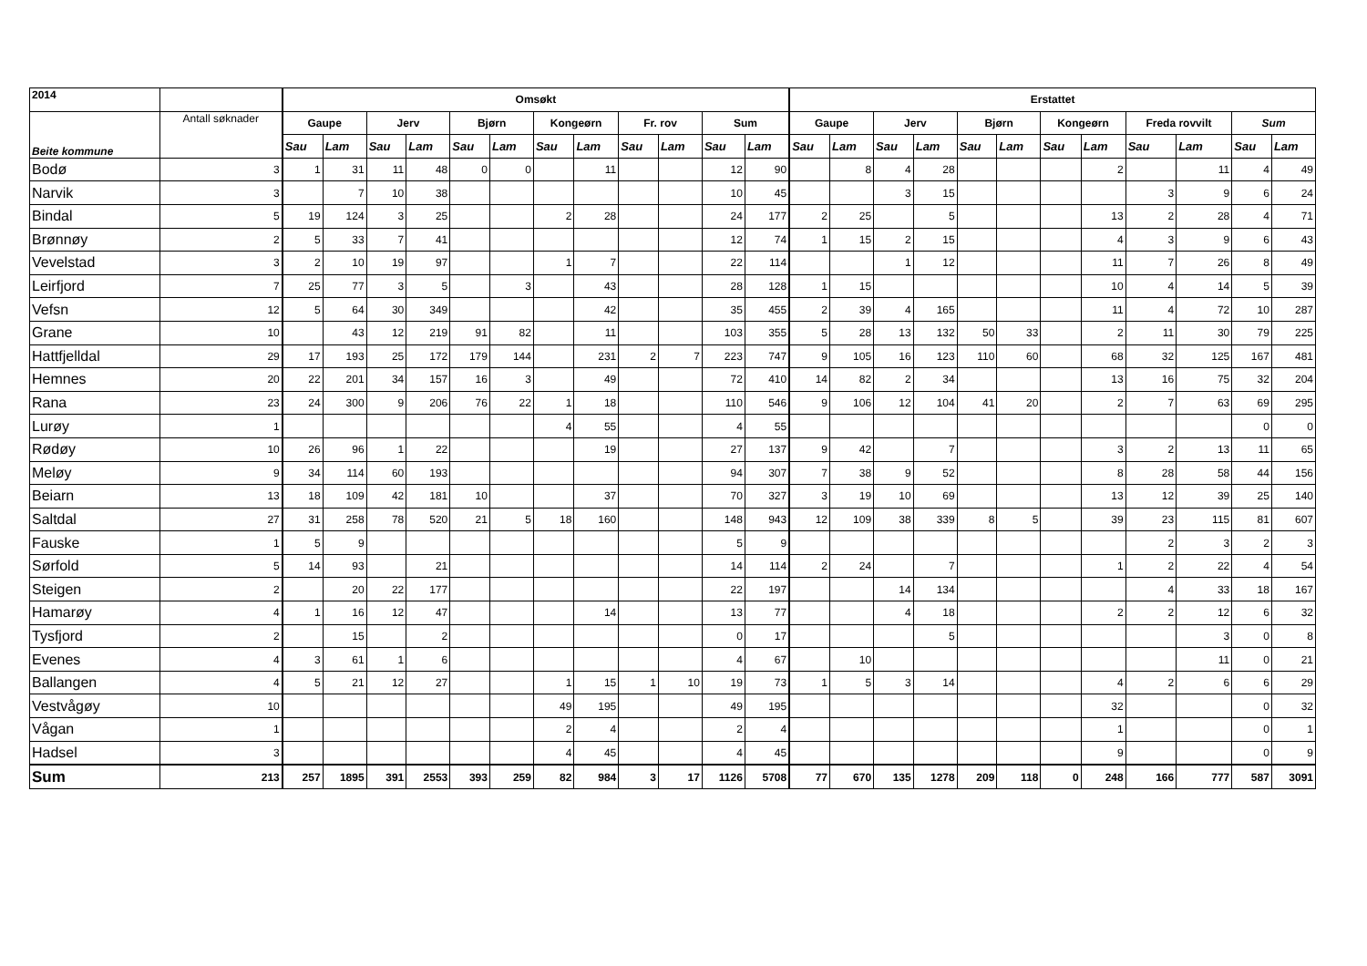| 2014 | | Omsøkt | | | | | | | | | | | | Erstattet | | | | | | | | | | | |
| --- | --- | --- | --- | --- | --- | --- | --- | --- | --- | --- | --- | --- | --- | --- | --- | --- | --- | --- | --- | --- | --- | --- | --- | --- | --- |
| Beite kommune | Antall søknader | Gaupe | | Jerv | | Bjørn | | Kongeørn | | Fr. rov | | Sum | | Gaupe | | Jerv | | Bjørn | | Kongeørn | | Freda rovvilt | | Sum | |
| | | Sau | Lam | Sau | Lam | Sau | Lam | Sau | Lam | Sau | Lam | Sau | Lam | Sau | Lam | Sau | Lam | Sau | Lam | Sau | Lam | Sau | Lam | Sau | Lam |
| Bodø | 3 | 1 | 31 | 11 | 48 | 0 | 0 | | 11 | | | 12 | 90 | | 8 | 4 | 28 | | | | 2 | | 11 | 4 | 49 |
| Narvik | 3 | | 7 | 10 | 38 | | | | | | | 10 | 45 | | | 3 | 15 | | | | | 3 | 9 | 6 | 24 |
| Bindal | 5 | 19 | 124 | 3 | 25 | | | 2 | 28 | | | 24 | 177 | 2 | 25 | | 5 | | | | 13 | 2 | 28 | 4 | 71 |
| Brønnøy | 2 | 5 | 33 | 7 | 41 | | | | | | | 12 | 74 | 1 | 15 | 2 | 15 | | | | 4 | 3 | 9 | 6 | 43 |
| Vevelstad | 3 | 2 | 10 | 19 | 97 | | | 1 | 7 | | | 22 | 114 | | | 1 | 12 | | | | 11 | 7 | 26 | 8 | 49 |
| Leirfjord | 7 | 25 | 77 | 3 | 5 | | 3 | | 43 | | | 28 | 128 | 1 | 15 | | | | | | 10 | 4 | 14 | 5 | 39 |
| Vefsn | 12 | 5 | 64 | 30 | 349 | | | | 42 | | | 35 | 455 | 2 | 39 | 4 | 165 | | | | 11 | 4 | 72 | 10 | 287 |
| Grane | 10 | | 43 | 12 | 219 | 91 | 82 | | 11 | | | 103 | 355 | 5 | 28 | 13 | 132 | 50 | 33 | | 2 | 11 | 30 | 79 | 225 |
| Hattfjelldal | 29 | 17 | 193 | 25 | 172 | 179 | 144 | | 231 | 2 | 7 | 223 | 747 | 9 | 105 | 16 | 123 | 110 | 60 | | 68 | 32 | 125 | 167 | 481 |
| Hemnes | 20 | 22 | 201 | 34 | 157 | 16 | 3 | | 49 | | | 72 | 410 | 14 | 82 | 2 | 34 | | | | 13 | 16 | 75 | 32 | 204 |
| Rana | 23 | 24 | 300 | 9 | 206 | 76 | 22 | 1 | 18 | | | 110 | 546 | 9 | 106 | 12 | 104 | 41 | 20 | | 2 | 7 | 63 | 69 | 295 |
| Lurøy | 1 | | | | | | | 4 | 55 | | | 4 | 55 | | | | | | | | | | | 0 | 0 |
| Rødøy | 10 | 26 | 96 | 1 | 22 | | | | 19 | | | 27 | 137 | 9 | 42 | | 7 | | | | 3 | 2 | 13 | 11 | 65 |
| Meløy | 9 | 34 | 114 | 60 | 193 | | | | | | | 94 | 307 | 7 | 38 | 9 | 52 | | | | 8 | 28 | 58 | 44 | 156 |
| Beiarn | 13 | 18 | 109 | 42 | 181 | 10 | | | 37 | | | 70 | 327 | 3 | 19 | 10 | 69 | | | | 13 | 12 | 39 | 25 | 140 |
| Saltdal | 27 | 31 | 258 | 78 | 520 | 21 | 5 | 18 | 160 | | | 148 | 943 | 12 | 109 | 38 | 339 | 8 | 5 | | 39 | 23 | 115 | 81 | 607 |
| Fauske | 1 | 5 | 9 | | | | | | | | | 5 | 9 | | | | | | | | | 2 | 3 | 2 | 3 |
| Sørfold | 5 | 14 | 93 | | 21 | | | | | | | 14 | 114 | 2 | 24 | | 7 | | | | 1 | 2 | 22 | 4 | 54 |
| Steigen | 2 | | 20 | 22 | 177 | | | | | | | 22 | 197 | | | 14 | 134 | | | | | 4 | 33 | 18 | 167 |
| Hamarøy | 4 | 1 | 16 | 12 | 47 | | | | 14 | | | 13 | 77 | | | 4 | 18 | | | | 2 | 2 | 12 | 6 | 32 |
| Tysfjord | 2 | | 15 | | 2 | | | | | | | 0 | 17 | | | | 5 | | | | | | 3 | 0 | 8 |
| Evenes | 4 | 3 | 61 | 1 | 6 | | | | | | | 4 | 67 | | 10 | | | | | | | | 11 | 0 | 21 |
| Ballangen | 4 | 5 | 21 | 12 | 27 | | | 1 | 15 | 1 | 10 | 19 | 73 | 1 | 5 | 3 | 14 | | | | 4 | 2 | 6 | 6 | 29 |
| Vestvågøy | 10 | | | | | | | 49 | 195 | | | 49 | 195 | | | | | | | | 32 | | | 0 | 32 |
| Vågan | 1 | | | | | | | 2 | 4 | | | 2 | 4 | | | | | | | | 1 | | | 0 | 1 |
| Hadsel | 3 | | | | | | | 4 | 45 | | | 4 | 45 | | | | | | | | 9 | | | 0 | 9 |
| Sum | 213 | 257 | 1895 | 391 | 2553 | 393 | 259 | 82 | 984 | 3 | 17 | 1126 | 5708 | 77 | 670 | 135 | 1278 | 209 | 118 | 0 | 248 | 166 | 777 | 587 | 3091 |